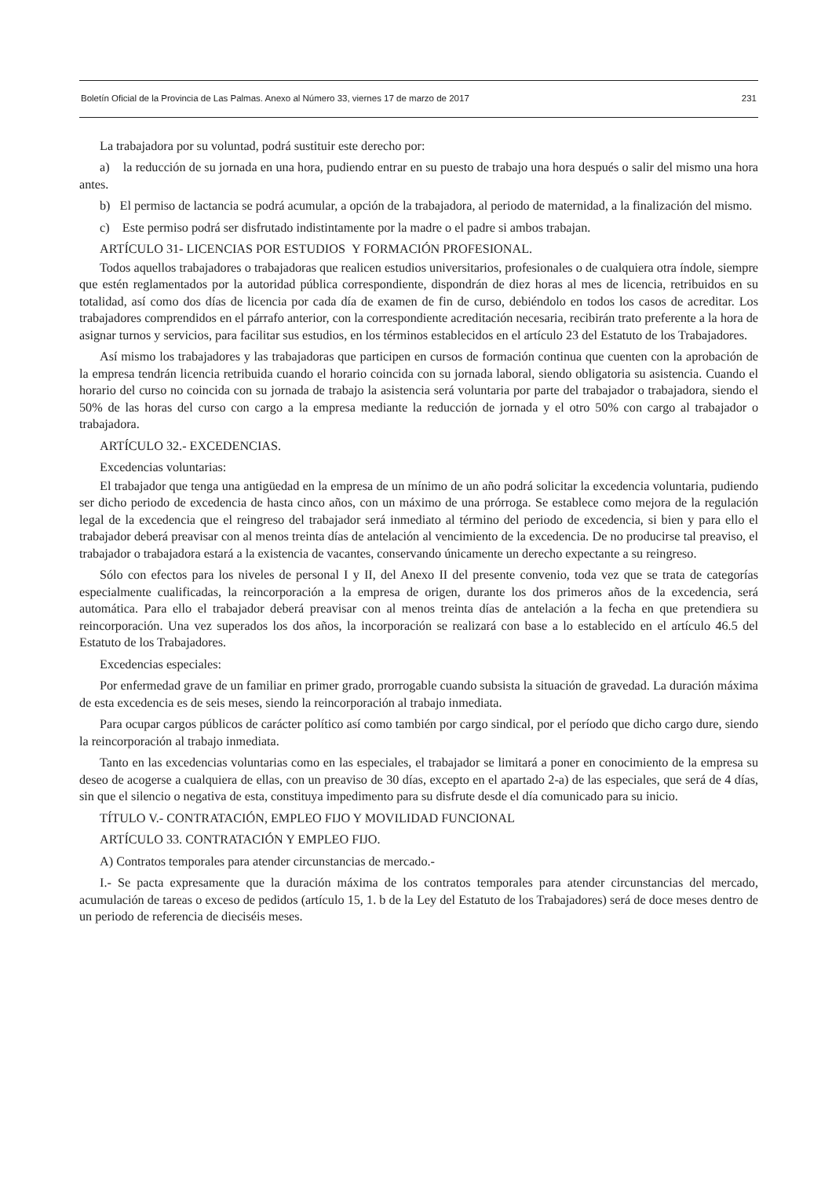Boletín Oficial de la Provincia de Las Palmas. Anexo al Número 33, viernes 17 de marzo de 2017 231
La trabajadora por su voluntad, podrá sustituir este derecho por:
a) la reducción de su jornada en una hora, pudiendo entrar en su puesto de trabajo una hora después o salir del mismo una hora antes.
b) El permiso de lactancia se podrá acumular, a opción de la trabajadora, al periodo de maternidad, a la finalización del mismo.
c) Este permiso podrá ser disfrutado indistintamente por la madre o el padre si ambos trabajan.
ARTÍCULO 31- LICENCIAS POR ESTUDIOS Y FORMACIÓN PROFESIONAL.
Todos aquellos trabajadores o trabajadoras que realicen estudios universitarios, profesionales o de cualquiera otra índole, siempre que estén reglamentados por la autoridad pública correspondiente, dispondrán de diez horas al mes de licencia, retribuidos en su totalidad, así como dos días de licencia por cada día de examen de fin de curso, debiéndolo en todos los casos de acreditar. Los trabajadores comprendidos en el párrafo anterior, con la correspondiente acreditación necesaria, recibirán trato preferente a la hora de asignar turnos y servicios, para facilitar sus estudios, en los términos establecidos en el artículo 23 del Estatuto de los Trabajadores.
Así mismo los trabajadores y las trabajadoras que participen en cursos de formación continua que cuenten con la aprobación de la empresa tendrán licencia retribuida cuando el horario coincida con su jornada laboral, siendo obligatoria su asistencia. Cuando el horario del curso no coincida con su jornada de trabajo la asistencia será voluntaria por parte del trabajador o trabajadora, siendo el 50% de las horas del curso con cargo a la empresa mediante la reducción de jornada y el otro 50% con cargo al trabajador o trabajadora.
ARTÍCULO 32.- EXCEDENCIAS.
Excedencias voluntarias:
El trabajador que tenga una antigüedad en la empresa de un mínimo de un año podrá solicitar la excedencia voluntaria, pudiendo ser dicho periodo de excedencia de hasta cinco años, con un máximo de una prórroga. Se establece como mejora de la regulación legal de la excedencia que el reingreso del trabajador será inmediato al término del periodo de excedencia, si bien y para ello el trabajador deberá preavisar con al menos treinta días de antelación al vencimiento de la excedencia. De no producirse tal preaviso, el trabajador o trabajadora estará a la existencia de vacantes, conservando únicamente un derecho expectante a su reingreso.
Sólo con efectos para los niveles de personal I y II, del Anexo II del presente convenio, toda vez que se trata de categorías especialmente cualificadas, la reincorporación a la empresa de origen, durante los dos primeros años de la excedencia, será automática. Para ello el trabajador deberá preavisar con al menos treinta días de antelación a la fecha en que pretendiera su reincorporación. Una vez superados los dos años, la incorporación se realizará con base a lo establecido en el artículo 46.5 del Estatuto de los Trabajadores.
Excedencias especiales:
Por enfermedad grave de un familiar en primer grado, prorrogable cuando subsista la situación de gravedad. La duración máxima de esta excedencia es de seis meses, siendo la reincorporación al trabajo inmediata.
Para ocupar cargos públicos de carácter político así como también por cargo sindical, por el período que dicho cargo dure, siendo la reincorporación al trabajo inmediata.
Tanto en las excedencias voluntarias como en las especiales, el trabajador se limitará a poner en conocimiento de la empresa su deseo de acogerse a cualquiera de ellas, con un preaviso de 30 días, excepto en el apartado 2-a) de las especiales, que será de 4 días, sin que el silencio o negativa de esta, constituya impedimento para su disfrute desde el día comunicado para su inicio.
TÍTULO V.- CONTRATACIÓN, EMPLEO FIJO Y MOVILIDAD FUNCIONAL
ARTÍCULO 33. CONTRATACIÓN Y EMPLEO FIJO.
A) Contratos temporales para atender circunstancias de mercado.-
I.- Se pacta expresamente que la duración máxima de los contratos temporales para atender circunstancias del mercado, acumulación de tareas o exceso de pedidos (artículo 15, 1. b de la Ley del Estatuto de los Trabajadores) será de doce meses dentro de un periodo de referencia de dieciséis meses.